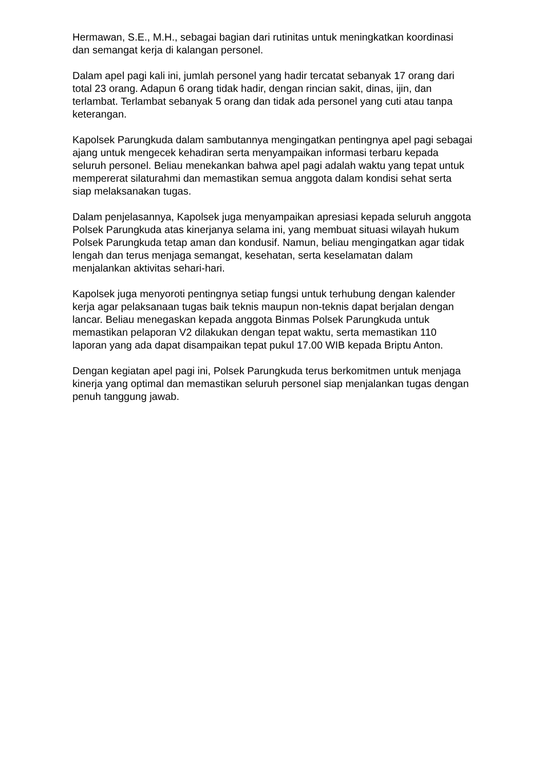Hermawan, S.E., M.H., sebagai bagian dari rutinitas untuk meningkatkan koordinasi dan semangat kerja di kalangan personel.
Dalam apel pagi kali ini, jumlah personel yang hadir tercatat sebanyak 17 orang dari total 23 orang. Adapun 6 orang tidak hadir, dengan rincian sakit, dinas, ijin, dan terlambat. Terlambat sebanyak 5 orang dan tidak ada personel yang cuti atau tanpa keterangan.
Kapolsek Parungkuda dalam sambutannya mengingatkan pentingnya apel pagi sebagai ajang untuk mengecek kehadiran serta menyampaikan informasi terbaru kepada seluruh personel. Beliau menekankan bahwa apel pagi adalah waktu yang tepat untuk mempererat silaturahmi dan memastikan semua anggota dalam kondisi sehat serta siap melaksanakan tugas.
Dalam penjelasannya, Kapolsek juga menyampaikan apresiasi kepada seluruh anggota Polsek Parungkuda atas kinerjanya selama ini, yang membuat situasi wilayah hukum Polsek Parungkuda tetap aman dan kondusif. Namun, beliau mengingatkan agar tidak lengah dan terus menjaga semangat, kesehatan, serta keselamatan dalam menjalankan aktivitas sehari-hari.
Kapolsek juga menyoroti pentingnya setiap fungsi untuk terhubung dengan kalender kerja agar pelaksanaan tugas baik teknis maupun non-teknis dapat berjalan dengan lancar. Beliau menegaskan kepada anggota Binmas Polsek Parungkuda untuk memastikan pelaporan V2 dilakukan dengan tepat waktu, serta memastikan 110 laporan yang ada dapat disampaikan tepat pukul 17.00 WIB kepada Briptu Anton.
Dengan kegiatan apel pagi ini, Polsek Parungkuda terus berkomitmen untuk menjaga kinerja yang optimal dan memastikan seluruh personel siap menjalankan tugas dengan penuh tanggung jawab.